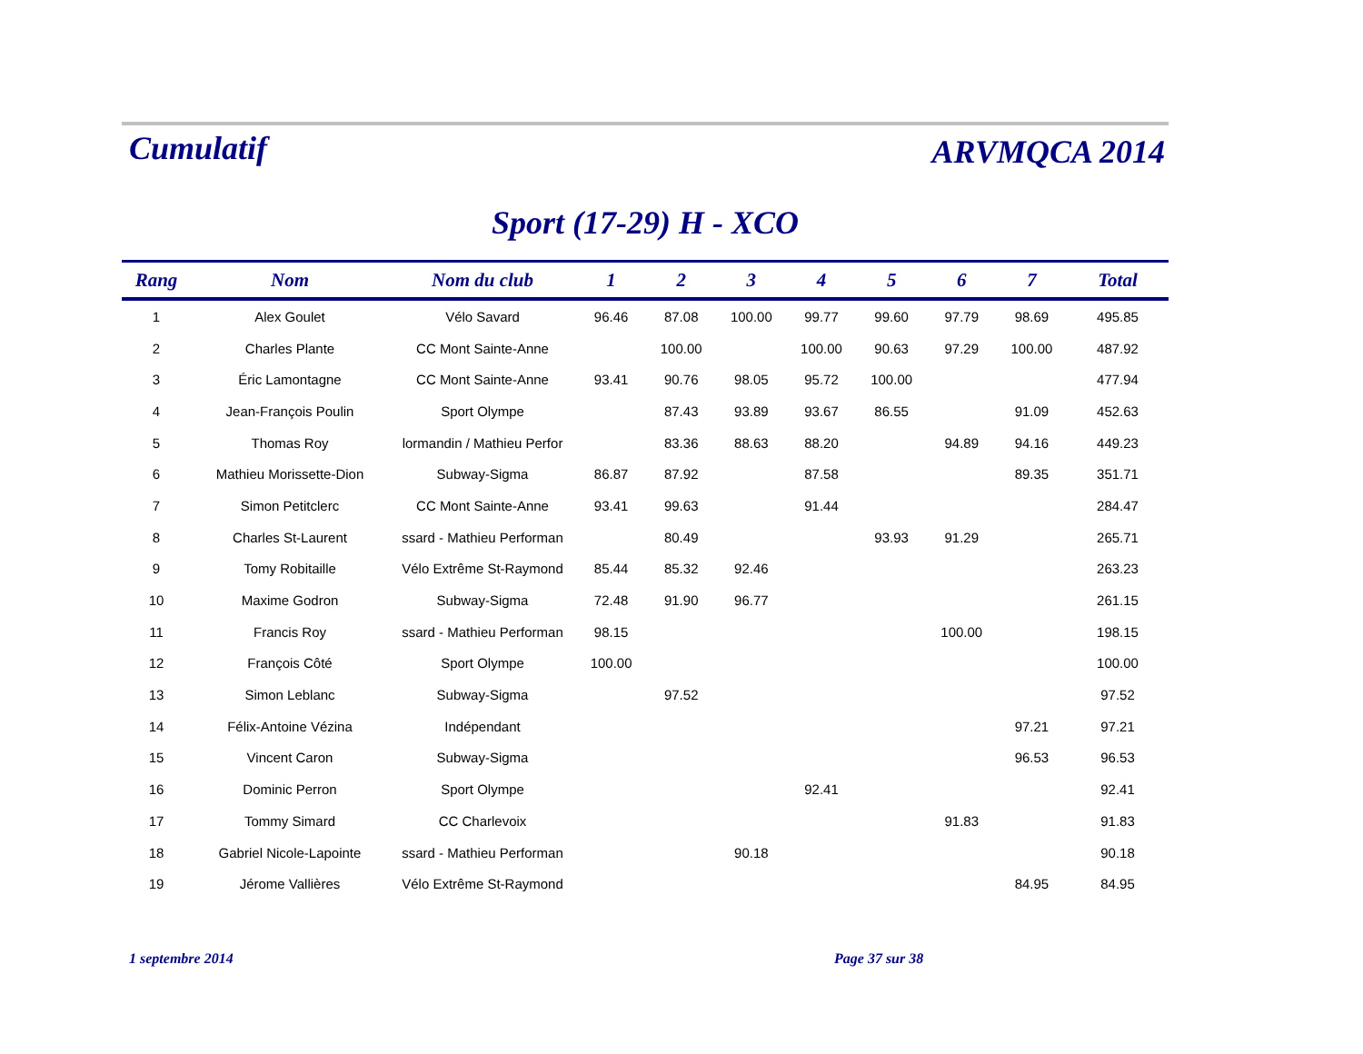Cumulatif
ARVMQCA 2014
Sport (17-29) H - XCO
| Rang | Nom | Nom du club | 1 | 2 | 3 | 4 | 5 | 6 | 7 | Total |
| --- | --- | --- | --- | --- | --- | --- | --- | --- | --- | --- |
| 1 | Alex Goulet | Vélo Savard | 96.46 | 87.08 | 100.00 | 99.77 | 99.60 | 97.79 | 98.69 | 495.85 |
| 2 | Charles Plante | CC Mont Sainte-Anne | | 100.00 | | 100.00 | 90.63 | 97.29 | 100.00 | 487.92 |
| 3 | Éric Lamontagne | CC Mont Sainte-Anne | 93.41 | 90.76 | 98.05 | 95.72 | 100.00 | | | 477.94 |
| 4 | Jean-François Poulin | Sport Olympe | | 87.43 | 93.89 | 93.67 | 86.55 | | 91.09 | 452.63 |
| 5 | Thomas Roy | lormandin / Mathieu Perfor | | 83.36 | 88.63 | 88.20 | | 94.89 | 94.16 | 449.23 |
| 6 | Mathieu Morissette-Dion | Subway-Sigma | 86.87 | 87.92 | | 87.58 | | | 89.35 | 351.71 |
| 7 | Simon Petitclerc | CC Mont Sainte-Anne | 93.41 | 99.63 | | 91.44 | | | | 284.47 |
| 8 | Charles St-Laurent | ssard - Mathieu Performan | | 80.49 | | | 93.93 | 91.29 | | 265.71 |
| 9 | Tomy Robitaille | Vélo Extrême St-Raymond | 85.44 | 85.32 | 92.46 | | | | | 263.23 |
| 10 | Maxime Godron | Subway-Sigma | 72.48 | 91.90 | 96.77 | | | | | 261.15 |
| 11 | Francis Roy | ssard - Mathieu Performan | 98.15 | | | | | 100.00 | | 198.15 |
| 12 | François Côté | Sport Olympe | 100.00 | | | | | | | 100.00 |
| 13 | Simon Leblanc | Subway-Sigma | | 97.52 | | | | | | 97.52 |
| 14 | Félix-Antoine Vézina | Indépendant | | | | | | | 97.21 | 97.21 |
| 15 | Vincent Caron | Subway-Sigma | | | | | | | 96.53 | 96.53 |
| 16 | Dominic Perron | Sport Olympe | | | | 92.41 | | | | 92.41 |
| 17 | Tommy Simard | CC Charlevoix | | | | | | 91.83 | | 91.83 |
| 18 | Gabriel Nicole-Lapointe | ssard - Mathieu Performan | | | 90.18 | | | | | 90.18 |
| 19 | Jérome Vallières | Vélo Extrême St-Raymond | | | | | | | 84.95 | 84.95 |
1 septembre 2014 Page 37 sur 38